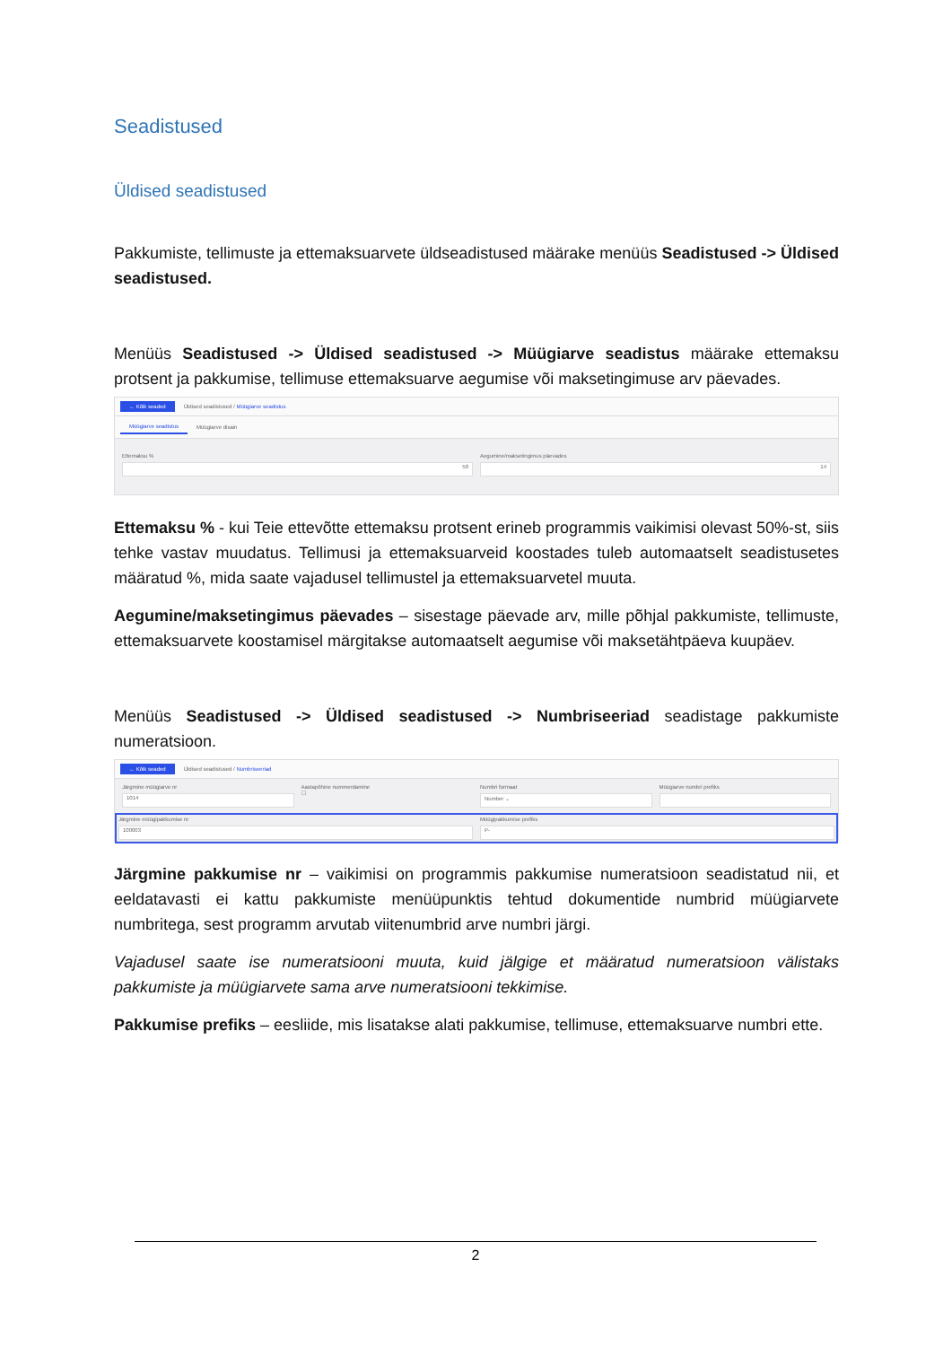Seadistused
Üldised seadistused
Pakkumiste, tellimuste ja ettemaksuarvete üldseadistused määrake menüüs Seadistused -> Üldised seadistused.
Menüüs Seadistused -> Üldised seadistused -> Müügiarve seadistus määrake ettemaksu protsent ja pakkumise, tellimuse ettemaksuarve aegumise või maksetingimuse arv päevades.
← Kõik seaded Üldised seadistused / Müügiarve seadistus
Müügiarve seadistus Müügiarve disain
Ettemaksu %
50
Aegumine/maksetingimus päevades
14
Ettemaksu % - kui Teie ettevõtte ettemaksu protsent erineb programmis vaikimisi olevast 50%-st, siis tehke vastav muudatus. Tellimusi ja ettemaksuarveid koostades tuleb automaatselt seadistusetes määratud %, mida saate vajadusel tellimustel ja ettemaksuarvetel muuta.
Aegumine/maksetingimus päevades – sisestage päevade arv, mille põhjal pakkumiste, tellimuste, ettemaksuarvete koostamisel märgitakse automaatselt aegumise või maksetähtpäeva kuupäev.
Menüüs Seadistused -> Üldised seadistused -> Numbriseeriad seadistage pakkumiste numeratsioon.
← Kõik seaded Üldised seadistused / Numbriseeriad
Järgmine müügiarve nr
1014
Aastapõhine nummerdamine
☐
Numbri formaat
Number ⌄
Müügiarve numbri prefiks
Järgmine müügipakkumise nr
100003
Müügipakkumise prefiks
P-
Järgmine pakkumise nr – vaikimisi on programmis pakkumise numeratsioon seadistatud nii, et eeldatavasti ei kattu pakkumiste menüüpunktis tehtud dokumentide numbrid müügiarvete numbritega, sest programm arvutab viitenumbrid arve numbri järgi.
Vajadusel saate ise numeratsiooni muuta, kuid jälgige et määratud numeratsioon välistaks pakkumiste ja müügiarvete sama arve numeratsiooni tekkimise.
Pakkumise prefiks – eesliide, mis lisatakse alati pakkumise, tellimuse, ettemaksuarve numbri ette.
2